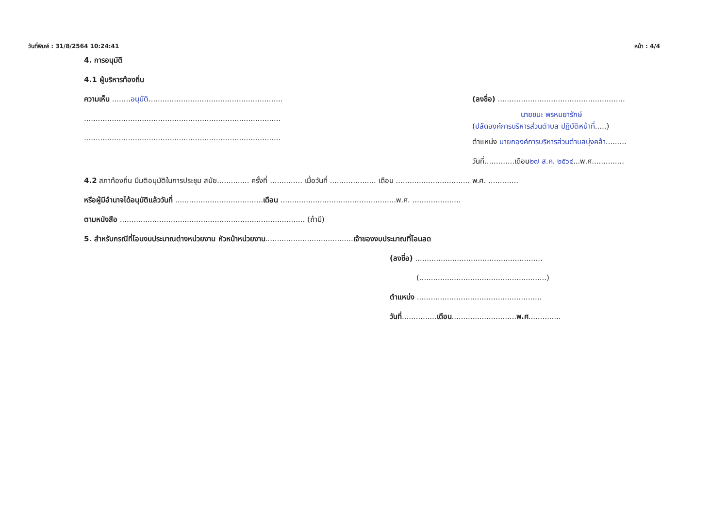วันที่พิมพ์ : 31/8/2564 10:24:41 หน้า : 4/4
4. การอนุมัติ
4.1 ผู้บริหารท้องถิ่น
ความเห็น ........อนุมัติ..........................................................
.....................................................................................
.....................................................................................
(ลงชื่อ) .......................................................
นายชนะ พรหมยารักษ์
(ปลัดองค์การบริหารส่วนตำบล ปฏิบัติหน้าที่.....)
ตำแหน่ง นายกองค์การบริหารส่วนตำบลบุ่งคล้า.........
วันที่.............เดือน๒๗ ส.ค. ๒๕๖๔...พ.ศ..............
4.2 สภาท้องถิ่น มีมติอนุมัติในการประชุม สมัย.............. ครั้งที่ .............. เมื่อวันที่ .................... เดือน ................................ พ.ศ. .............
หรือผู้มีอำนาจได้อนุมัติแล้ววันที่ ......................................เดือน ..................................................พ.ศ. .....................
ตามหนังสือ ................................................................................ (ถ้ามี)
5. สำหรับกรณีที่โอนงบประมาณต่างหน่วยงาน หัวหน้าหน่วยงาน......................................เจ้าของงบประมาณที่โอนลด
(ลงชื่อ) .......................................................
(.......................................................)
ตำแหน่ง ......................................................
วันที่...............เดือน............................พ.ศ..............